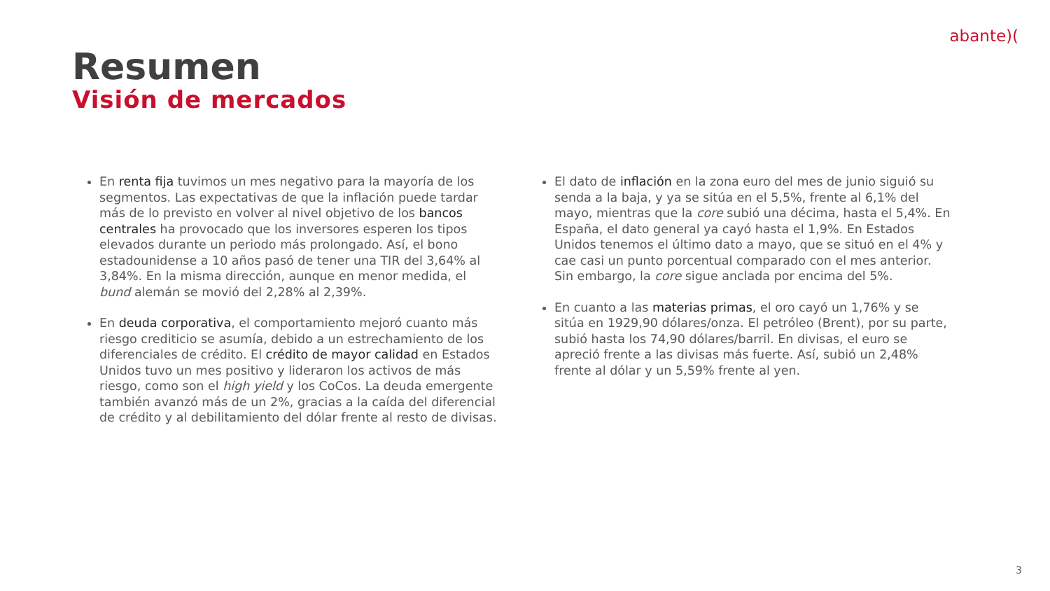abante)(
Resumen
Visión de mercados
En renta fija tuvimos un mes negativo para la mayoría de los segmentos. Las expectativas de que la inflación puede tardar más de lo previsto en volver al nivel objetivo de los bancos centrales ha provocado que los inversores esperen los tipos elevados durante un periodo más prolongado. Así, el bono estadounidense a 10 años pasó de tener una TIR del 3,64% al 3,84%. En la misma dirección, aunque en menor medida, el bund alemán se movió del 2,28% al 2,39%.
En deuda corporativa, el comportamiento mejoró cuanto más riesgo crediticio se asumía, debido a un estrechamiento de los diferenciales de crédito. El crédito de mayor calidad en Estados Unidos tuvo un mes positivo y lideraron los activos de más riesgo, como son el high yield y los CoCos. La deuda emergente también avanzó más de un 2%, gracias a la caída del diferencial de crédito y al debilitamiento del dólar frente al resto de divisas.
El dato de inflación en la zona euro del mes de junio siguió su senda a la baja, y ya se sitúa en el 5,5%, frente al 6,1% del mayo, mientras que la core subió una décima, hasta el 5,4%. En España, el dato general ya cayó hasta el 1,9%. En Estados Unidos tenemos el último dato a mayo, que se situó en el 4% y cae casi un punto porcentual comparado con el mes anterior. Sin embargo, la core sigue anclada por encima del 5%.
En cuanto a las materias primas, el oro cayó un 1,76% y se sitúa en 1929,90 dólares/onza. El petróleo (Brent), por su parte, subió hasta los 74,90 dólares/barril. En divisas, el euro se apreció frente a las divisas más fuerte. Así, subió un 2,48% frente al dólar y un 5,59% frente al yen.
3